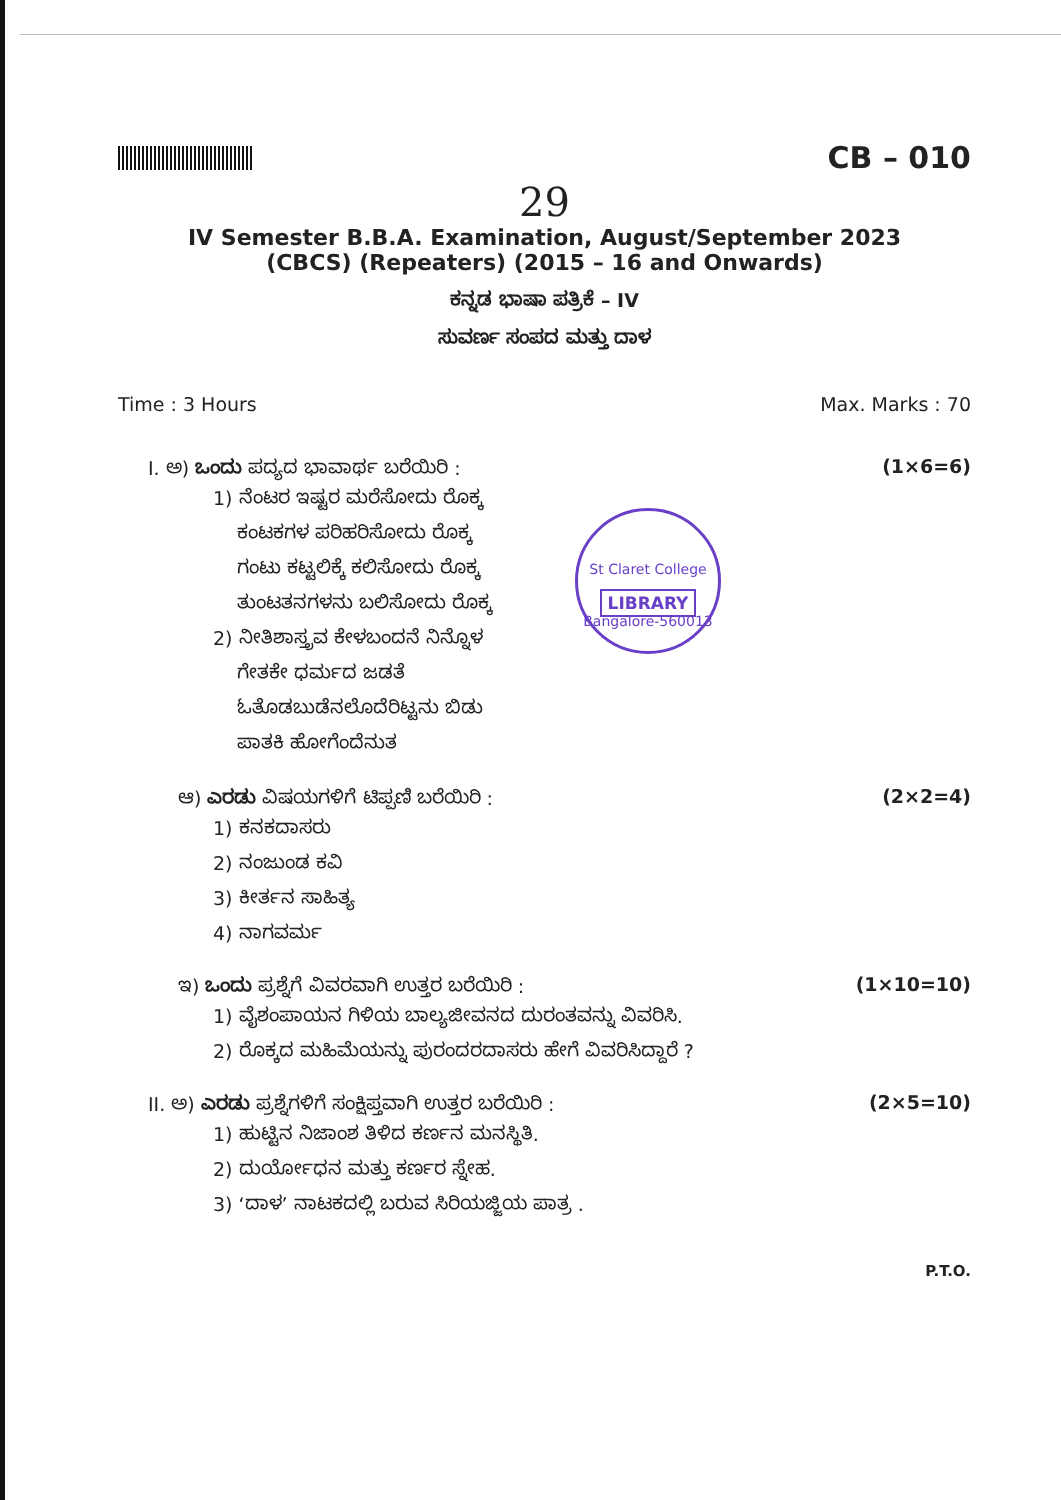CB – 010
29
IV Semester B.B.A. Examination, August/September 2023
(CBCS) (Repeaters) (2015 – 16 and Onwards)
ಕನ್ನಡ ಭಾಷಾ ಪತ್ರಿಕೆ – IV
ಸುವರ್ಣ ಸಂಪದ ಮತ್ತು ದಾಳ
Time : 3 Hours Max. Marks : 70
I. ಅ) ಒಂದು ಪದ್ಯದ ಭಾವಾರ್ಥ ಬರೆಯಿರಿ : (1×6=6)
1) ನೆಂಟರ ಇಷ್ಟರ ಮರೆಸೋದು ರೊಕ್ಕ
ಕಂಟಕಗಳ ಪರಿಹರಿಸೋದು ರೊಕ್ಕ
ಗಂಟು ಕಟ್ಟಲಿಕ್ಕೆ ಕಲಿಸೋದು ರೊಕ್ಕ
ತುಂಟತನಗಳನು ಬಲಿಸೋದು ರೊಕ್ಕ
2) ನೀತಿಶಾಸ್ತ್ರವ ಕೇಳಬಂದನೆ ನಿನ್ನೊಳ
ಗೇತಕೇ ಧರ್ಮದ ಜಡತೆ
ಓತೊಡಬುಡೆನಲೊದೆರಿಟ್ಟನು ಬಿಡು
ಪಾತಕಿ ಹೋಗೆಂದೆನುತ
St Claret College
LIBRARY
Bangalore-560013
ಆ) ಎರಡು ವಿಷಯಗಳಿಗೆ ಟಿಪ್ಪಣಿ ಬರೆಯಿರಿ : (2×2=4)
1) ಕನಕದಾಸರು
2) ನಂಜುಂಡ ಕವಿ
3) ಕೀರ್ತನ ಸಾಹಿತ್ಯ
4) ನಾಗವರ್ಮ
ಇ) ಒಂದು ಪ್ರಶ್ನೆಗೆ ವಿವರವಾಗಿ ಉತ್ತರ ಬರೆಯಿರಿ : (1×10=10)
1) ವೈಶಂಪಾಯನ ಗಿಳಿಯ ಬಾಲ್ಯಜೀವನದ ದುರಂತವನ್ನು ವಿವರಿಸಿ.
2) ರೊಕ್ಕದ ಮಹಿಮೆಯನ್ನು ಪುರಂದರದಾಸರು ಹೇಗೆ ವಿವರಿಸಿದ್ದಾರೆ ?
II. ಅ) ಎರಡು ಪ್ರಶ್ನೆಗಳಿಗೆ ಸಂಕ್ಷಿಪ್ತವಾಗಿ ಉತ್ತರ ಬರೆಯಿರಿ : (2×5=10)
1) ಹುಟ್ಟಿನ ನಿಜಾಂಶ ತಿಳಿದ ಕರ್ಣನ ಮನಸ್ಥಿತಿ.
2) ದುರ್ಯೋಧನ ಮತ್ತು ಕರ್ಣರ ಸ್ನೇಹ.
3) ‘ದಾಳ’ ನಾಟಕದಲ್ಲಿ ಬರುವ ಸಿರಿಯಜ್ಜಿಯ ಪಾತ್ರ .
P.T.O.